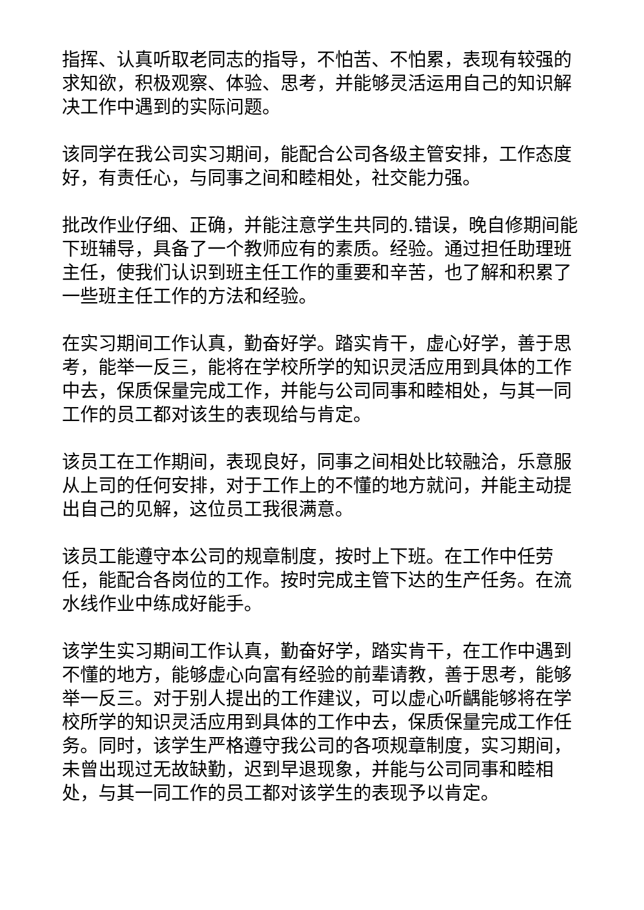指挥、认真听取老同志的指导，不怕苦、不怕累，表现有较强的求知欲，积极观察、体验、思考，并能够灵活运用自己的知识解决工作中遇到的实际问题。
该同学在我公司实习期间，能配合公司各级主管安排，工作态度好，有责任心，与同事之间和睦相处，社交能力强。
批改作业仔细、正确，并能注意学生共同的.错误，晚自修期间能下班辅导，具备了一个教师应有的素质。经验。通过担任助理班主任，使我们认识到班主任工作的重要和辛苦，也了解和积累了一些班主任工作的方法和经验。
在实习期间工作认真，勤奋好学。踏实肯干，虚心好学，善于思考，能举一反三，能将在学校所学的知识灵活应用到具体的工作中去，保质保量完成工作，并能与公司同事和睦相处，与其一同工作的员工都对该生的表现给与肯定。
该员工在工作期间，表现良好，同事之间相处比较融洽，乐意服从上司的任何安排，对于工作上的不懂的地方就问，并能主动提出自己的见解，这位员工我很满意。
该员工能遵守本公司的规章制度，按时上下班。在工作中任劳任，能配合各岗位的工作。按时完成主管下达的生产任务。在流水线作业中练成好能手。
该学生实习期间工作认真，勤奋好学，踏实肯干，在工作中遇到不懂的地方，能够虚心向富有经验的前辈请教，善于思考，能够举一反三。对于别人提出的工作建议，可以虚心听齵能够将在学校所学的知识灵活应用到具体的工作中去，保质保量完成工作任务。同时，该学生严格遵守我公司的各项规章制度，实习期间，未曾出现过无故缺勤，迟到早退现象，并能与公司同事和睦相处，与其一同工作的员工都对该学生的表现予以肯定。